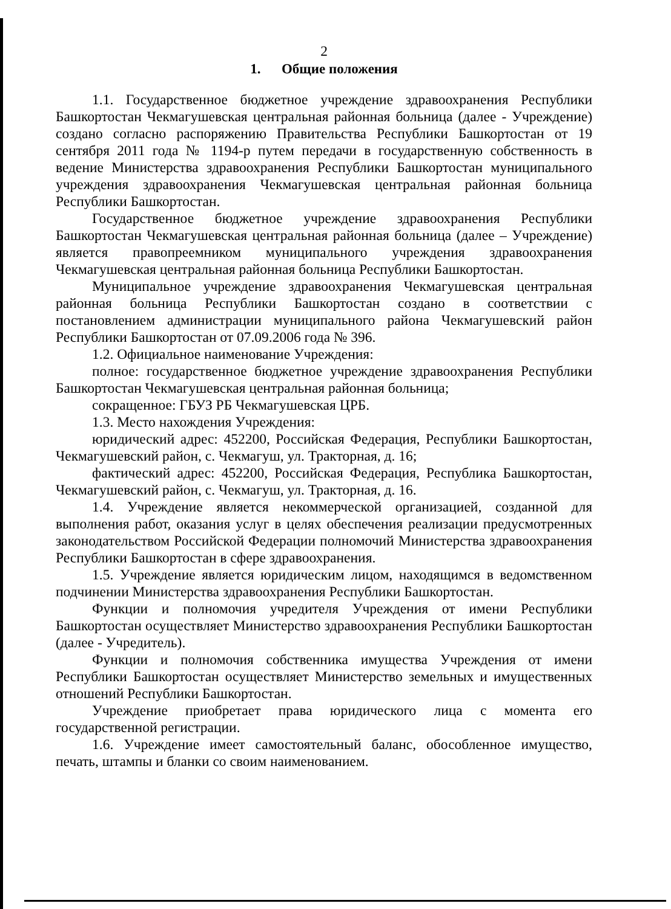2
1. Общие положения
1.1. Государственное бюджетное учреждение здравоохранения Республики Башкортостан Чекмагушевская центральная районная больница (далее - Учреждение) создано согласно распоряжению Правительства Республики Башкортостан от 19 сентября 2011 года № 1194-р путем передачи в государственную собственность в ведение Министерства здравоохранения Республики Башкортостан муниципального учреждения здравоохранения Чекмагушевская центральная районная больница Республики Башкортостан.
Государственное бюджетное учреждение здравоохранения Республики Башкортостан Чекмагушевская центральная районная больница (далее – Учреждение) является правопреемником муниципального учреждения здравоохранения Чекмагушевская центральная районная больница Республики Башкортостан.
Муниципальное учреждение здравоохранения Чекмагушевская центральная районная больница Республики Башкортостан создано в соответствии с постановлением администрации муниципального района Чекмагушевский район Республики Башкортостан от 07.09.2006 года № 396.
1.2. Официальное наименование Учреждения:
полное: государственное бюджетное учреждение здравоохранения Республики Башкортостан Чекмагушевская центральная районная больница;
сокращенное: ГБУЗ РБ Чекмагушевская ЦРБ.
1.3. Место нахождения Учреждения:
юридический адрес: 452200, Российская Федерация, Республики Башкортостан, Чекмагушевский район, с. Чекмагуш, ул. Тракторная, д. 16;
фактический адрес: 452200, Российская Федерация, Республика Башкортостан, Чекмагушевский район, с. Чекмагуш, ул. Тракторная, д. 16.
1.4. Учреждение является некоммерческой организацией, созданной для выполнения работ, оказания услуг в целях обеспечения реализации предусмотренных законодательством Российской Федерации полномочий Министерства здравоохранения Республики Башкортостан в сфере здравоохранения.
1.5. Учреждение является юридическим лицом, находящимся в ведомственном подчинении Министерства здравоохранения Республики Башкортостан.
Функции и полномочия учредителя Учреждения от имени Республики Башкортостан осуществляет Министерство здравоохранения Республики Башкортостан (далее - Учредитель).
Функции и полномочия собственника имущества Учреждения от имени Республики Башкортостан осуществляет Министерство земельных и имущественных отношений Республики Башкортостан.
Учреждение приобретает права юридического лица с момента его государственной регистрации.
1.6. Учреждение имеет самостоятельный баланс, обособленное имущество, печать, штампы и бланки со своим наименованием.